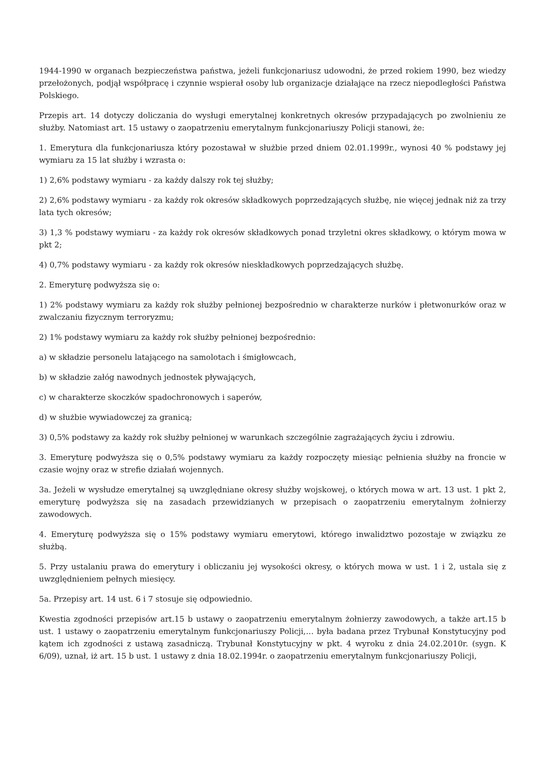1944-1990 w organach bezpieczeństwa państwa, jeżeli funkcjonariusz udowodni, że przed rokiem 1990, bez wiedzy przełożonych, podjął współpracę i czynnie wspierał osoby lub organizacje działające na rzecz niepodległości Państwa Polskiego.
Przepis art. 14 dotyczy doliczania do wysługi emerytalnej konkretnych okresów przypadających po zwolnieniu ze służby. Natomiast art. 15 ustawy o zaopatrzeniu emerytalnym funkcjonariuszy Policji stanowi, że:
1. Emerytura dla funkcjonariusza który pozostawał w służbie przed dniem 02.01.1999r., wynosi 40 % podstawy jej wymiaru za 15 lat służby i wzrasta o:
1) 2,6% podstawy wymiaru - za każdy dalszy rok tej służby;
2) 2,6% podstawy wymiaru - za każdy rok okresów składkowych poprzedzających służbę, nie więcej jednak niż za trzy lata tych okresów;
3) 1,3 % podstawy wymiaru - za każdy rok okresów składkowych ponad trzyletni okres składkowy, o którym mowa w pkt 2;
4) 0,7% podstawy wymiaru - za każdy rok okresów nieskładkowych poprzedzających służbę.
2. Emeryturę podwyższa się o:
1) 2% podstawy wymiaru za każdy rok służby pełnionej bezpośrednio w charakterze nurków i płetwonurków oraz w zwalczaniu fizycznym terroryzmu;
2) 1% podstawy wymiaru za każdy rok służby pełnionej bezpośrednio:
a) w składzie personelu latającego na samolotach i śmigłowcach,
b) w składzie załóg nawodnych jednostek pływających,
c) w charakterze skoczków spadochronowych i saperów,
d) w służbie wywiadowczej za granicą;
3) 0,5% podstawy za każdy rok służby pełnionej w warunkach szczególnie zagrażających życiu i zdrowiu.
3. Emeryturę podwyższa się o 0,5% podstawy wymiaru za każdy rozpoczęty miesiąc pełnienia służby na froncie w czasie wojny oraz w strefie działań wojennych.
3a. Jeżeli w wysłudze emerytalnej są uwzględniane okresy służby wojskowej, o których mowa w art. 13 ust. 1 pkt 2, emeryturę podwyższa się na zasadach przewidzianych w przepisach o zaopatrzeniu emerytalnym żołnierzy zawodowych.
4. Emeryturę podwyższa się o 15% podstawy wymiaru emerytowi, którego inwalidztwo pozostaje w związku ze służbą.
5. Przy ustalaniu prawa do emerytury i obliczaniu jej wysokości okresy, o których mowa w ust. 1 i 2, ustala się z uwzględnieniem pełnych miesięcy.
5a. Przepisy art. 14 ust. 6 i 7 stosuje się odpowiednio.
Kwestia zgodności przepisów art.15 b ustawy o zaopatrzeniu emerytalnym żołnierzy zawodowych, a także art.15 b ust. 1 ustawy o zaopatrzeniu emerytalnym funkcjonariuszy Policji,… była badana przez Trybunał Konstytucyjny pod kątem ich zgodności z ustawą zasadniczą. Trybunał Konstytucyjny w pkt. 4 wyroku z dnia 24.02.2010r. (sygn. K 6/09), uznał, iż art. 15 b ust. 1 ustawy z dnia 18.02.1994r. o zaopatrzeniu emerytalnym funkcjonariuszy Policji,